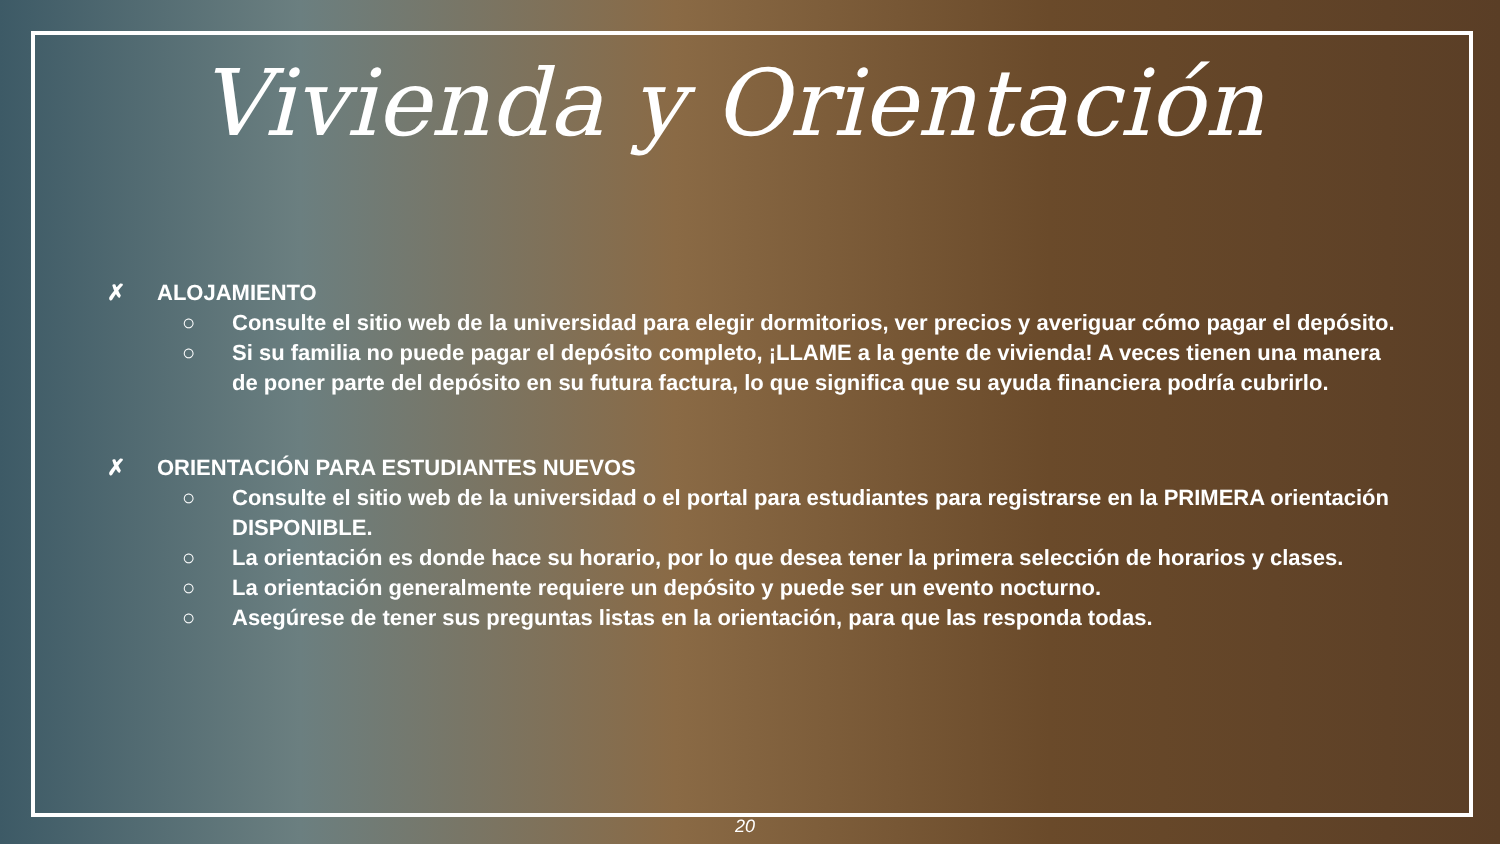Vivienda y Orientación
✗ ALOJAMIENTO
○ Consulte el sitio web de la universidad para elegir dormitorios, ver precios y averiguar cómo pagar el depósito.
○ Si su familia no puede pagar el depósito completo, ¡LLAME a la gente de vivienda! A veces tienen una manera de poner parte del depósito en su futura factura, lo que significa que su ayuda financiera podría cubrirlo.
✗ ORIENTACIÓN PARA ESTUDIANTES NUEVOS
○ Consulte el sitio web de la universidad o el portal para estudiantes para registrarse en la PRIMERA orientación DISPONIBLE.
○ La orientación es donde hace su horario, por lo que desea tener la primera selección de horarios y clases.
○ La orientación generalmente requiere un depósito y puede ser un evento nocturno.
○ Asegúrese de tener sus preguntas listas en la orientación, para que las responda todas.
20